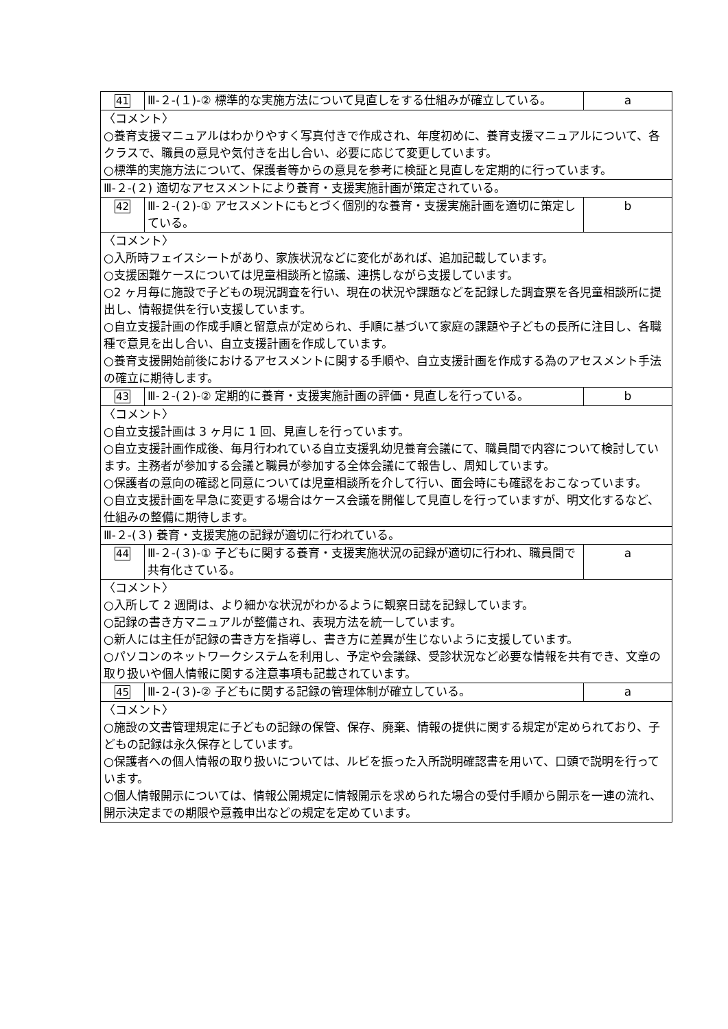| 41 | Ⅲ-２-(１)-② 標準的な実施方法について見直しをする仕組みが確立している。 | a |
| 〈コメント〉 ○養育支援マニュアルはわかりやすく写真付きで作成され、年度初めに、養育支援マニュアルについて、各クラスで、職員の意見や気付きを出し合い、必要に応じて変更しています。 ○標準的実施方法について、保護者等からの意見を参考に検証と見直しを定期的に行っています。 | | |
| Ⅲ-２-(２) 適切なアセスメントにより養育・支援実施計画が策定されている。 | | |
| 42 | Ⅲ-２-(２)-① アセスメントにもとづく個別的な養育・支援実施計画を適切に策定している。 | b |
| 〈コメント〉 ○入所時フェイスシートがあり、家族状況などに変化があれば、追加記載しています。 ○支援困難ケースについては児童相談所と協議、連携しながら支援しています。 ○2 ヶ月毎に施設で子どもの現況調査を行い、現在の状況や課題などを記録した調査票を各児童相談所に提出し、情報提供を行い支援しています。 ○自立支援計画の作成手順と留意点が定められ、手順に基づいて家庭の課題や子どもの長所に注目し、各職種で意見を出し合い、自立支援計画を作成しています。 ○養育支援開始前後におけるアセスメントに関する手順や、自立支援計画を作成する為のアセスメント手法の確立に期待します。 | | |
| 43 | Ⅲ-２-(２)-② 定期的に養育・支援実施計画の評価・見直しを行っている。 | b |
| 〈コメント〉 ○自立支援計画は 3 ヶ月に 1 回、見直しを行っています。 ○自立支援計画作成後、毎月行われている自立支援乳幼児養育会議にて、職員間で内容について検討しています。主務者が参加する会議と職員が参加する全体会議にて報告し、周知しています。 ○保護者の意向の確認と同意については児童相談所を介して行い、面会時にも確認をおこなっています。 ○自立支援計画を早急に変更する場合はケース会議を開催して見直しを行っていますが、明文化するなど、仕組みの整備に期待します。 | | |
| Ⅲ-２-(３) 養育・支援実施の記録が適切に行われている。 | | |
| 44 | Ⅲ-２-(３)-① 子どもに関する養育・支援実施状況の記録が適切に行われ、職員間で共有化さている。 | a |
| 〈コメント〉 ○入所して 2 週間は、より細かな状況がわかるように観察日誌を記録しています。 ○記録の書き方マニュアルが整備され、表現方法を統一しています。 ○新人には主任が記録の書き方を指導し、書き方に差異が生じないように支援しています。 ○パソコンのネットワークシステムを利用し、予定や会議録、受診状況など必要な情報を共有でき、文章の取り扱いや個人情報に関する注意事項も記載されています。 | | |
| 45 | Ⅲ-２-(３)-② 子どもに関する記録の管理体制が確立している。 | a |
| 〈コメント〉 ○施設の文書管理規定に子どもの記録の保管、保存、廃棄、情報の提供に関する規定が定められており、子どもの記録は永久保存としています。 ○保護者への個人情報の取り扱いについては、ルビを振った入所説明確認書を用いて、口頭で説明を行っています。 ○個人情報開示については、情報公開規定に情報開示を求められた場合の受付手順から開示を一連の流れ、開示決定までの期限や意義申出などの規定を定めています。 | | |